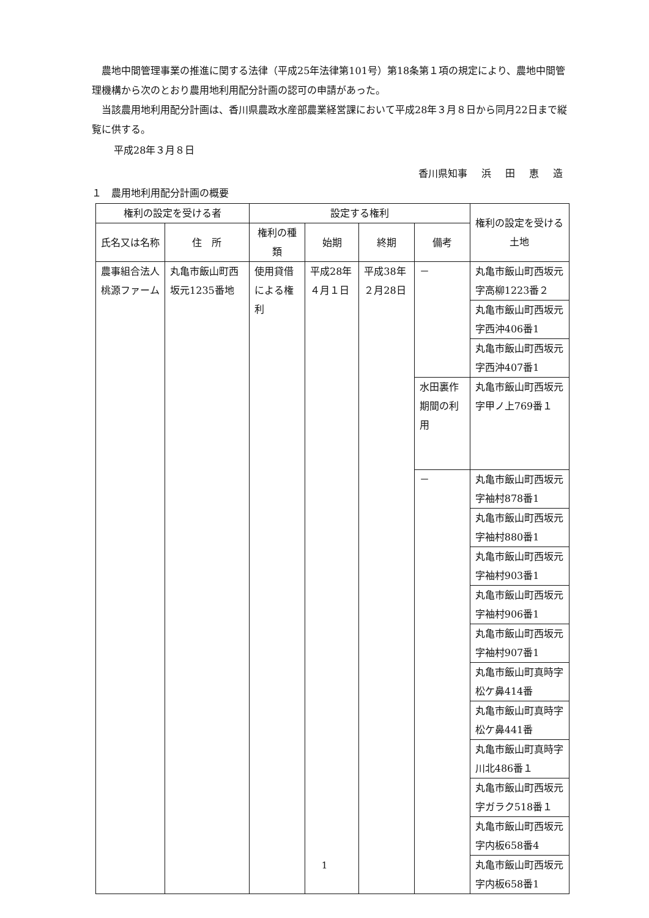農地中間管理事業の推進に関する法律（平成25年法律第101号）第18条第１項の規定により、農地中間管理機構から次のとおり農用地利用配分計画の認可の申請があった。
当該農用地利用配分計画は、香川県農政水産部農業経営課において平成28年３月８日から同月22日まで縦覧に供する。
平成28年３月８日
香川県知事 浜 田 恵 造
１　農用地利用配分計画の概要
| 権利の設定を受ける者 | | 設定する権利 | | | | 権利の設定を受ける土地 |
| --- | --- | --- | --- | --- | --- | --- |
| 氏名又は名称 | 住 所 | 権利の種類 | 始期 | 終期 | 備考 | |
| 農事組合法人桃源ファーム | 丸亀市飯山町西坂元1235番地 | 使用貸借による権利 | 平成28年４月１日 | 平成38年２月28日 | － | 丸亀市飯山町西坂元字高柳1223番２ |
| | | | | | | 丸亀市飯山町西坂元字西沖406番1 |
| | | | | | | 丸亀市飯山町西坂元字西沖407番1 |
| | | | | | 水田裏作期間の利用 | 丸亀市飯山町西坂元字甲ノ上769番１ |
| | | | | | － | 丸亀市飯山町西坂元字袖村878番1 |
| | | | | | | 丸亀市飯山町西坂元字袖村880番1 |
| | | | | | | 丸亀市飯山町西坂元字袖村903番1 |
| | | | | | | 丸亀市飯山町西坂元字袖村906番1 |
| | | | | | | 丸亀市飯山町西坂元字袖村907番1 |
| | | | | | | 丸亀市飯山町真時字松ケ鼻414番 |
| | | | | | | 丸亀市飯山町真時字松ケ鼻441番 |
| | | | | | | 丸亀市飯山町真時字川北486番１ |
| | | | | | | 丸亀市飯山町西坂元字ガラク518番１ |
| | | | | | | 丸亀市飯山町西坂元字内板658番4 |
| | | | | | | 丸亀市飯山町西坂元字内板658番1 |
1